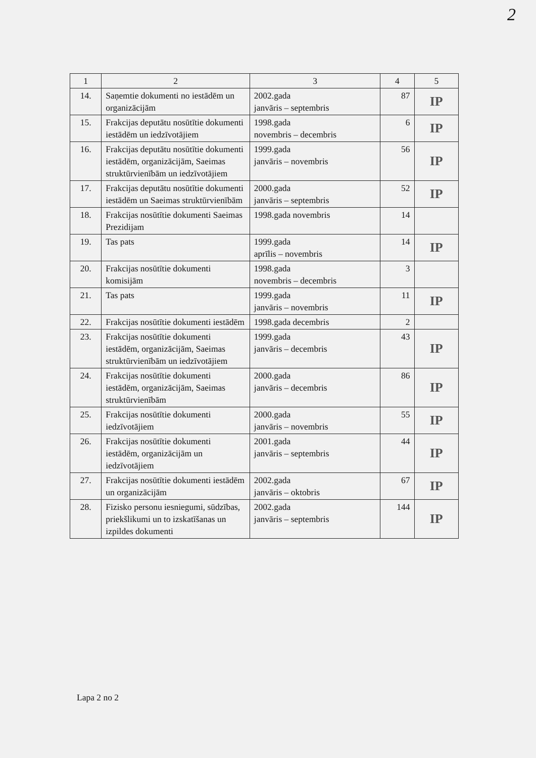2
| 1 | 2 | 3 | 4 | 5 |
| --- | --- | --- | --- | --- |
| 14. | Saņemtie dokumenti no iestādēm un organizācijām | 2002.gada janvāris – septembris | 87 | IP |
| 15. | Frakcijas deputātu nosūtītie dokumenti iestādēm un iedzīvotājiem | 1998.gada novembris – decembris | 6 | IP |
| 16. | Frakcijas deputātu nosūtītie dokumenti iestādēm, organizācijām, Saeimas struktūrvienībām un iedzīvotājiem | 1999.gada janvāris – novembris | 56 | IP |
| 17. | Frakcijas deputātu nosūtītie dokumenti iestādēm un Saeimas struktūrvienībām | 2000.gada janvāris – septembris | 52 | IP |
| 18. | Frakcijas nosūtītie dokumenti Saeimas Prezidijam | 1998.gada novembris | 14 | |
| 19. | Tas pats | 1999.gada aprīlis – novembris | 14 | IP |
| 20. | Frakcijas nosūtītie dokumenti komisijām | 1998.gada novembris – decembris | 3 | |
| 21. | Tas pats | 1999.gada janvāris – novembris | 11 | IP |
| 22. | Frakcijas nosūtītie dokumenti iestādēm | 1998.gada decembris | 2 | |
| 23. | Frakcijas nosūtītie dokumenti iestādēm, organizācijām, Saeimas struktūrvienībām un iedzīvotājiem | 1999.gada janvāris – decembris | 43 | IP |
| 24. | Frakcijas nosūtītie dokumenti iestādēm, organizācijām, Saeimas struktūrvienībām | 2000.gada janvāris – decembris | 86 | IP |
| 25. | Frakcijas nosūtītie dokumenti iedzīvotājiem | 2000.gada janvāris – novembris | 55 | IP |
| 26. | Frakcijas nosūtītie dokumenti iestādēm, organizācijām un iedzīvotājiem | 2001.gada janvāris – septembris | 44 | IP |
| 27. | Frakcijas nosūtītie dokumenti iestādēm un organizācijām | 2002.gada janvāris – oktobris | 67 | IP |
| 28. | Fizisko personu iesniegumi, sūdzības, priekšlikumi un to izskatīšanas un izpildes dokumenti | 2002.gada janvāris – septembris | 144 | IP |
Lapa 2 no 2